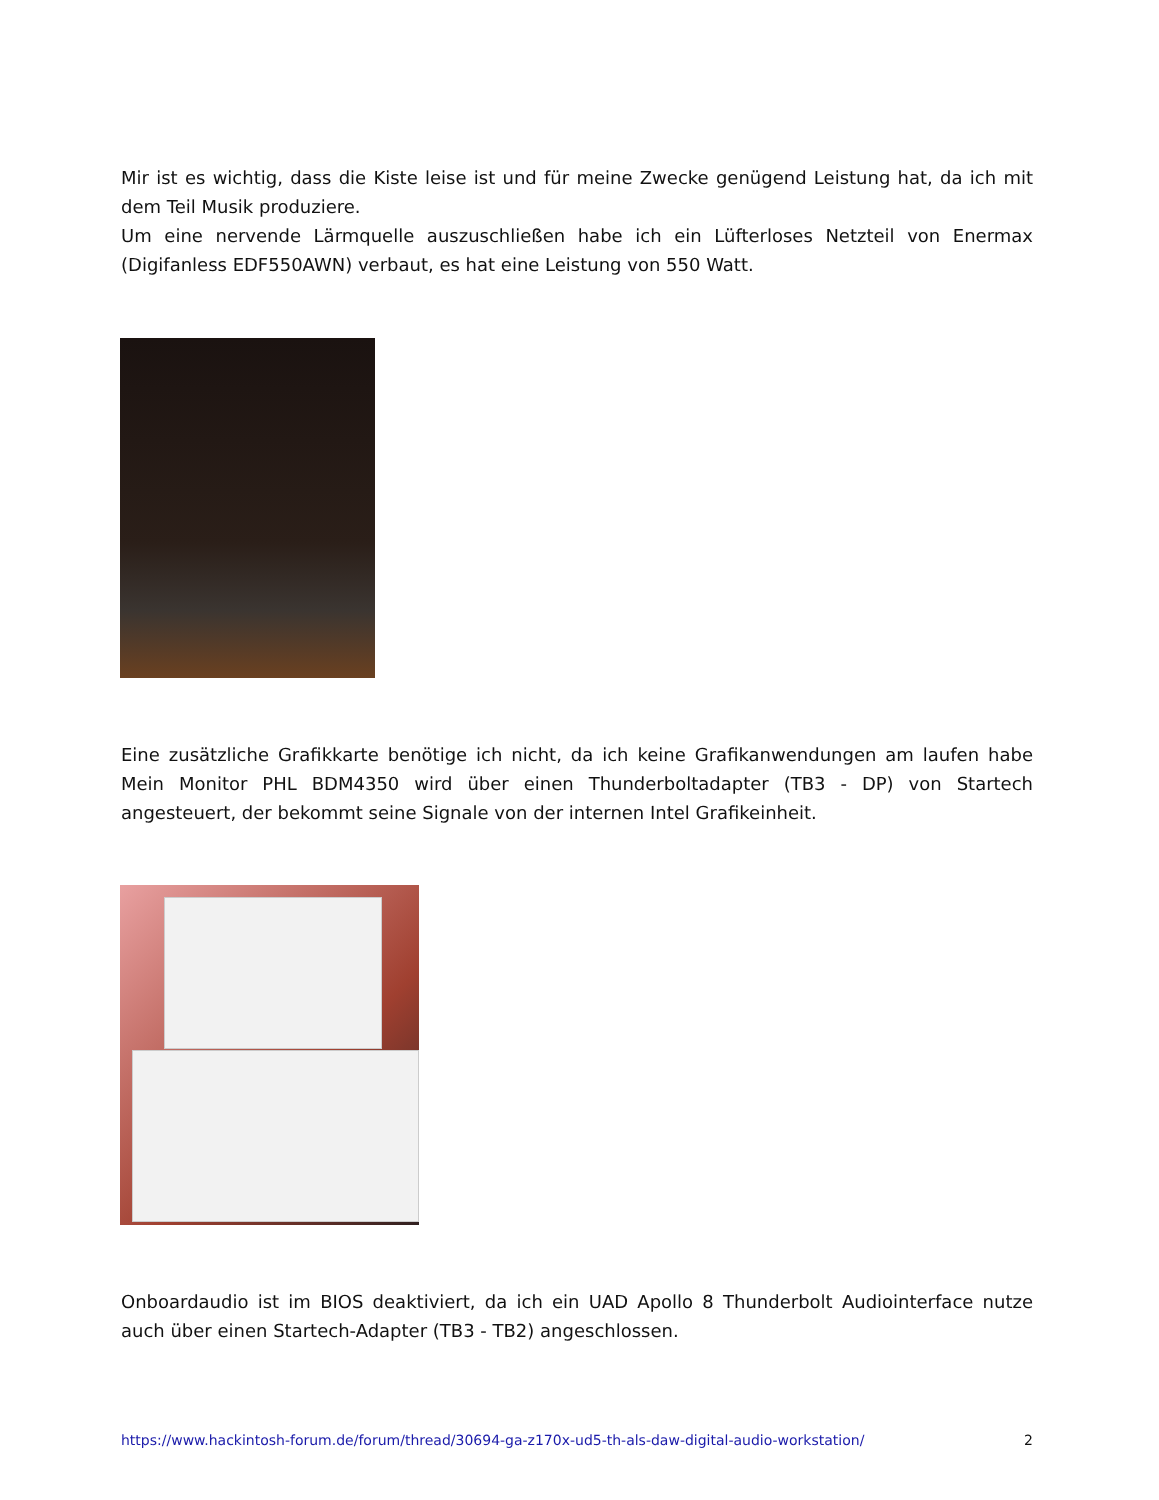Mir ist es wichtig, dass die Kiste leise ist und für meine Zwecke genügend Leistung hat, da ich mit dem Teil Musik produziere.
Um eine nervende Lärmquelle auszuschließen habe ich ein Lüfterloses Netzteil von Enermax (Digifanless EDF550AWN) verbaut, es hat eine Leistung von 550 Watt.
Eine zusätzliche Grafikkarte benötige ich nicht, da ich keine Grafikanwendungen am laufen habe Mein Monitor PHL BDM4350 wird über einen Thunderboltadapter (TB3 - DP) von Startech angesteuert, der bekommt seine Signale von der internen Intel Grafikeinheit.
Onboardaudio ist im BIOS deaktiviert, da ich ein UAD Apollo 8 Thunderbolt Audiointerface nutze auch über einen Startech-Adapter (TB3 - TB2) angeschlossen.
https://www.hackintosh-forum.de/forum/thread/30694-ga-z170x-ud5-th-als-daw-digital-audio-workstation/ 2